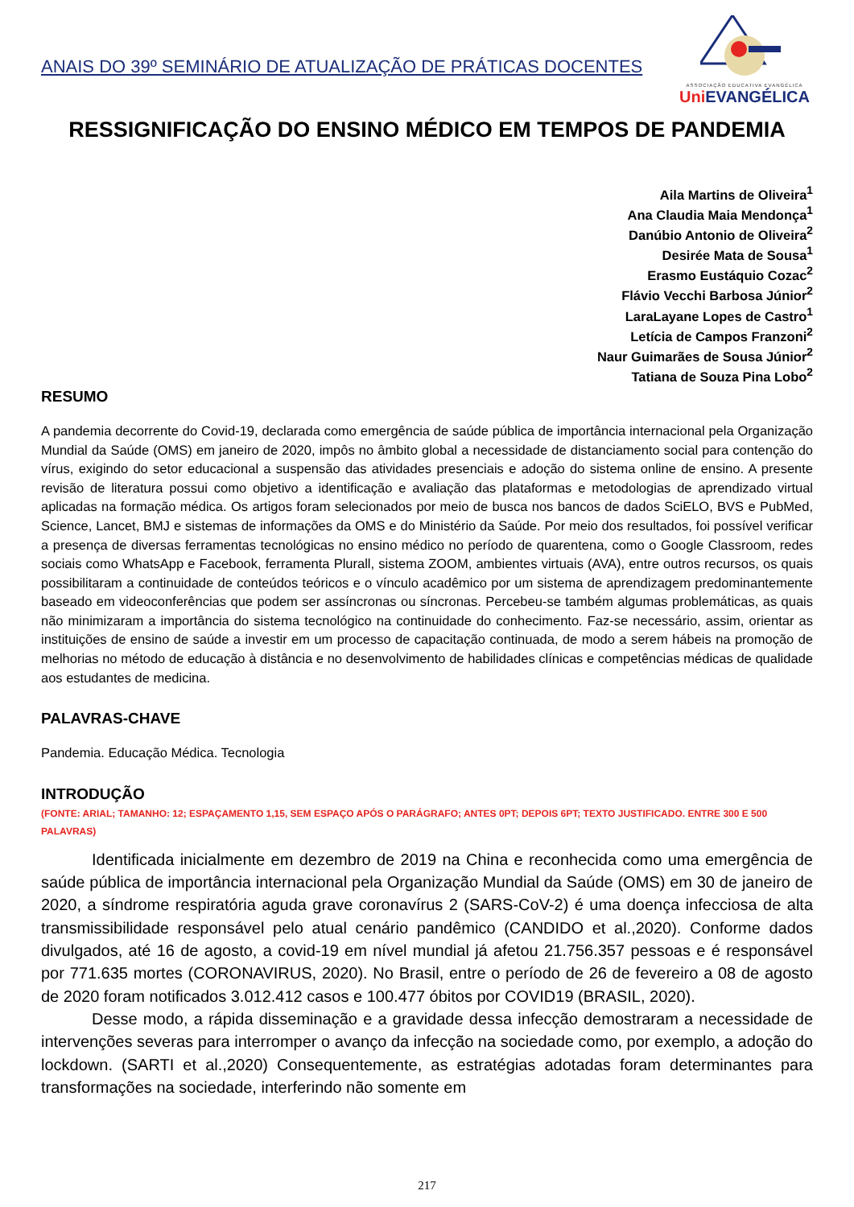ANAIS DO 39º SEMINÁRIO DE ATUALIZAÇÃO DE PRÁTICAS DOCENTES
ASSOCIAÇÃO EDUCATIVA EVANGÉLICA
Uni EVANGÉLICA
RESSIGNIFICAÇÃO DO ENSINO MÉDICO EM TEMPOS DE PANDEMIA
Aila Martins de Oliveira<sup>1</sup>
Ana Claudia Maia Mendonça<sup>1</sup>
Danúbio Antonio de Oliveira<sup>2</sup>
Desirée Mata de Sousa<sup>1</sup>
Erasmo Eustáquio Cozac<sup>2</sup>
Flávio Vecchi Barbosa Júnior<sup>2</sup>
LaraLayane Lopes de Castro<sup>1</sup>
Letícia de Campos Franzoni<sup>2</sup>
Naur Guimarães de Sousa Júnior<sup>2</sup>
Tatiana de Souza Pina Lobo<sup>2</sup>
RESUMO
A pandemia decorrente do Covid-19, declarada como emergência de saúde pública de importância internacional pela Organização Mundial da Saúde (OMS) em janeiro de 2020, impôs no âmbito global a necessidade de distanciamento social para contenção do vírus, exigindo do setor educacional a suspensão das atividades presenciais e adoção do sistema online de ensino. A presente revisão de literatura possui como objetivo a identificação e avaliação das plataformas e metodologias de aprendizado virtual aplicadas na formação médica. Os artigos foram selecionados por meio de busca nos bancos de dados SciELO, BVS e PubMed, Science, Lancet, BMJ e sistemas de informações da OMS e do Ministério da Saúde. Por meio dos resultados, foi possível verificar a presença de diversas ferramentas tecnológicas no ensino médico no período de quarentena, como o Google Classroom, redes sociais como WhatsApp e Facebook, ferramenta Plurall, sistema ZOOM, ambientes virtuais (AVA), entre outros recursos, os quais possibilitaram a continuidade de conteúdos teóricos e o vínculo acadêmico por um sistema de aprendizagem predominantemente baseado em videoconferências que podem ser assíncronas ou síncronas. Percebeu-se também algumas problemáticas, as quais não minimizaram a importância do sistema tecnológico na continuidade do conhecimento. Faz-se necessário, assim, orientar as instituições de ensino de saúde a investir em um processo de capacitação continuada, de modo a serem hábeis na promoção de melhorias no método de educação à distância e no desenvolvimento de habilidades clínicas e competências médicas de qualidade aos estudantes de medicina.
PALAVRAS-CHAVE
Pandemia. Educação Médica. Tecnologia
INTRODUÇÃO
(FONTE: ARIAL; TAMANHO: 12; ESPAÇAMENTO 1,15, SEM ESPAÇO APÓS O PARÁGRAFO; ANTES 0PT; DEPOIS 6PT; TEXTO JUSTIFICADO. ENTRE 300 E 500 PALAVRAS)
Identificada inicialmente em dezembro de 2019 na China e reconhecida como uma emergência de saúde pública de importância internacional pela Organização Mundial da Saúde (OMS) em 30 de janeiro de 2020, a síndrome respiratória aguda grave coronavírus 2 (SARS-CoV-2) é uma doença infecciosa de alta transmissibilidade responsável pelo atual cenário pandêmico (CANDIDO et al.,2020). Conforme dados divulgados, até 16 de agosto, a covid-19 em nível mundial já afetou 21.756.357 pessoas e é responsável por 771.635 mortes (CORONAVIRUS, 2020). No Brasil, entre o período de 26 de fevereiro a 08 de agosto de 2020 foram notificados 3.012.412 casos e 100.477 óbitos por COVID19 (BRASIL, 2020).
Desse modo, a rápida disseminação e a gravidade dessa infecção demostraram a necessidade de intervenções severas para interromper o avanço da infecção na sociedade como, por exemplo, a adoção do lockdown. (SARTI et al.,2020) Consequentemente, as estratégias adotadas foram determinantes para transformações na sociedade, interferindo não somente em
217